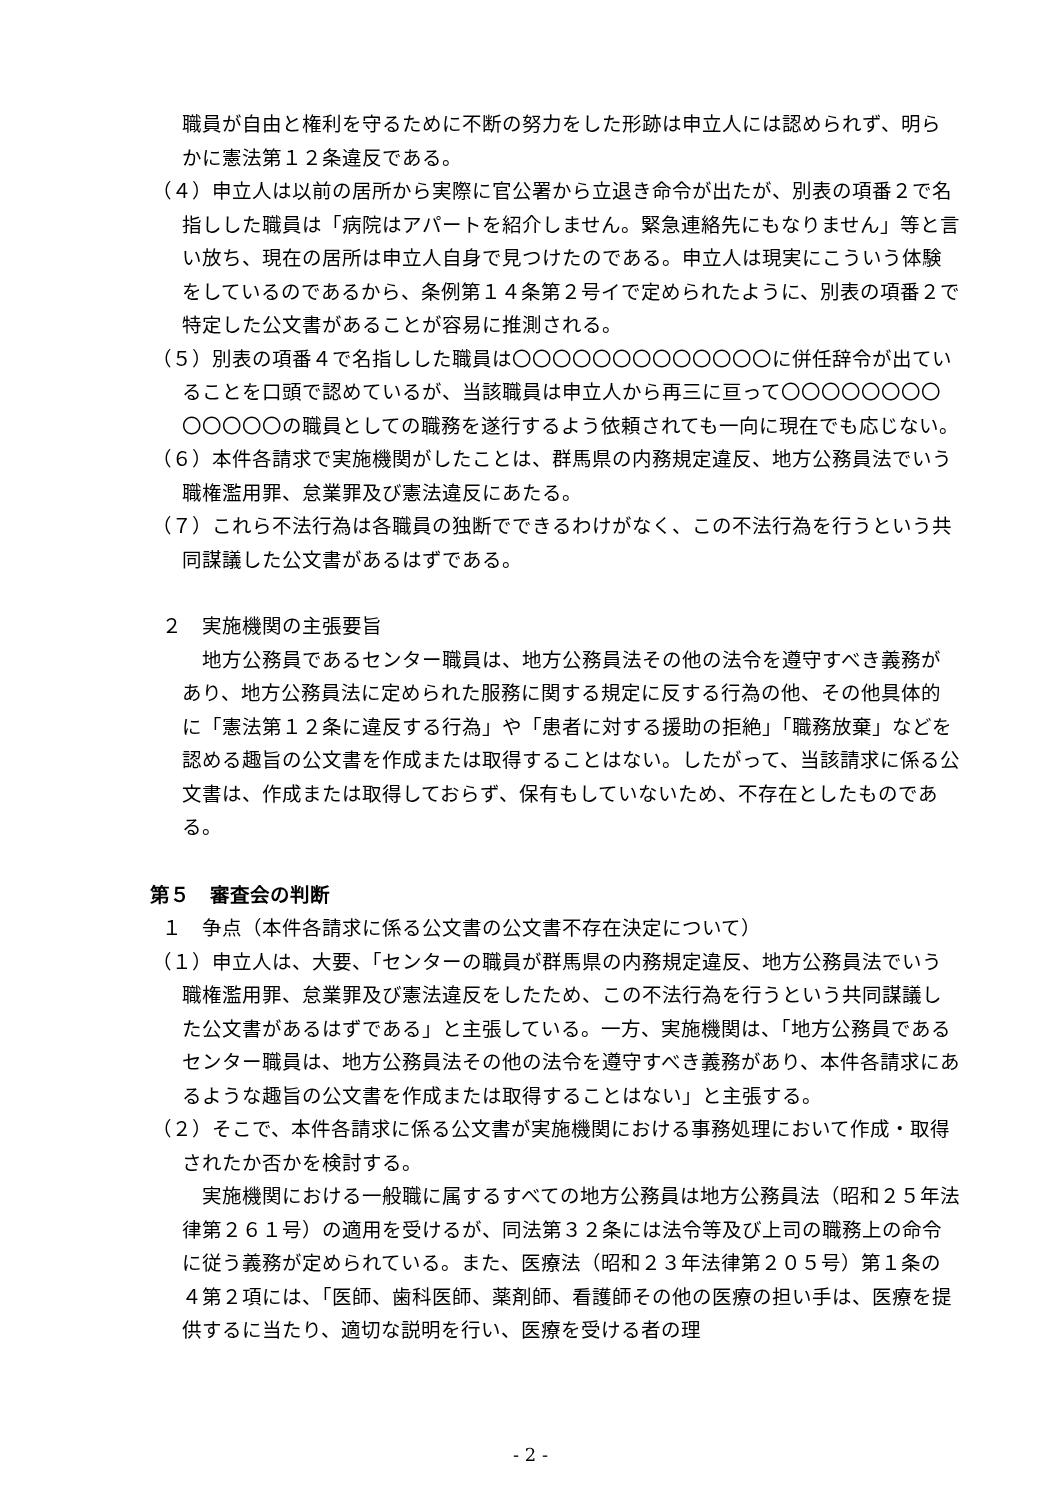職員が自由と権利を守るために不断の努力をした形跡は申立人には認められず、明らかに憲法第１２条違反である。
（４）申立人は以前の居所から実際に官公署から立退き命令が出たが、別表の項番２で名指しした職員は「病院はアパートを紹介しません。緊急連絡先にもなりません」等と言い放ち、現在の居所は申立人自身で見つけたのである。申立人は現実にこういう体験をしているのであるから、条例第１４条第２号イで定められたように、別表の項番２で特定した公文書があることが容易に推測される。
（５）別表の項番４で名指しした職員は〇〇〇〇〇〇〇〇〇〇〇〇〇に併任辞令が出ていることを口頭で認めているが、当該職員は申立人から再三に亘って〇〇〇〇〇〇〇〇〇〇〇〇〇の職員としての職務を遂行するよう依頼されても一向に現在でも応じない。
（６）本件各請求で実施機関がしたことは、群馬県の内務規定違反、地方公務員法でいう職権濫用罪、怠業罪及び憲法違反にあたる。
（７）これら不法行為は各職員の独断でできるわけがなく、この不法行為を行うという共同謀議した公文書があるはずである。
２　実施機関の主張要旨
地方公務員であるセンター職員は、地方公務員法その他の法令を遵守すべき義務があり、地方公務員法に定められた服務に関する規定に反する行為の他、その他具体的に「憲法第１２条に違反する行為」や「患者に対する援助の拒絶」「職務放棄」などを認める趣旨の公文書を作成または取得することはない。したがって、当該請求に係る公文書は、作成または取得しておらず、保有もしていないため、不存在としたものである。
第５　審査会の判断
１　争点（本件各請求に係る公文書の公文書不存在決定について）
（１）申立人は、大要、「センターの職員が群馬県の内務規定違反、地方公務員法でいう職権濫用罪、怠業罪及び憲法違反をしたため、この不法行為を行うという共同謀議した公文書があるはずである」と主張している。一方、実施機関は、「地方公務員であるセンター職員は、地方公務員法その他の法令を遵守すべき義務があり、本件各請求にあるような趣旨の公文書を作成または取得することはない」と主張する。
（２）そこで、本件各請求に係る公文書が実施機関における事務処理において作成・取得されたか否かを検討する。
実施機関における一般職に属するすべての地方公務員は地方公務員法（昭和２５年法律第２６１号）の適用を受けるが、同法第３２条には法令等及び上司の職務上の命令に従う義務が定められている。また、医療法（昭和２３年法律第２０５号）第１条の４第２項には、「医師、歯科医師、薬剤師、看護師その他の医療の担い手は、医療を提供するに当たり、適切な説明を行い、医療を受ける者の理
- 2 -